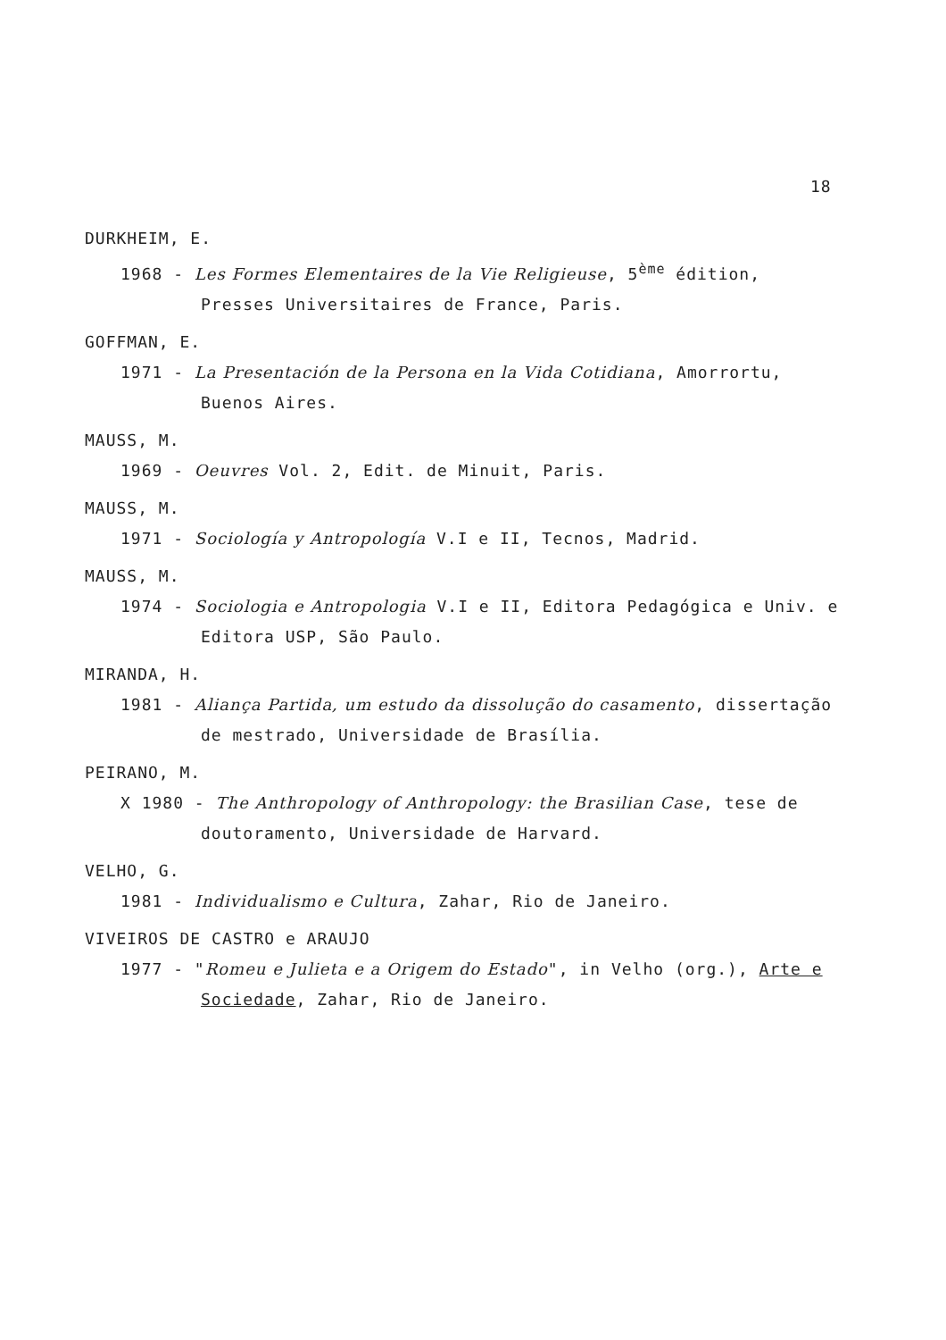18
DURKHEIM, E.
1968 - Les Formes Elementaires de la Vie Religieuse, 5<sup>ème</sup> édition, Presses Universitaires de France, Paris.
GOFFMAN, E.
1971 - La Presentación de la Persona en la Vida Cotidiana, Amorrortu, Buenos Aires.
MAUSS, M.
1969 - Oeuvres Vol. 2, Edit. de Minuit, Paris.
MAUSS, M.
1971 - Sociología y Antropología V.I e II, Tecnos, Madrid.
MAUSS, M.
1974 - Sociologia e Antropologia V.I e II, Editora Pedagógica e Univ. e Editora USP, São Paulo.
MIRANDA, H.
1981 - Aliança Partida, um estudo da dissolução do casamento, dissertação de mestrado, Universidade de Brasília.
PEIRANO, M.
X 1980 - The Anthropology of Anthropology: the Brasilian Case, tese de doutoramento, Universidade de Harvard.
VELHO, G.
1981 - Individualismo e Cultura, Zahar, Rio de Janeiro.
VIVEIROS DE CASTRO e ARAUJO
1977 - "Romeu e Julieta e a Origem do Estado", in Velho (org.), Arte e Sociedade, Zahar, Rio de Janeiro.